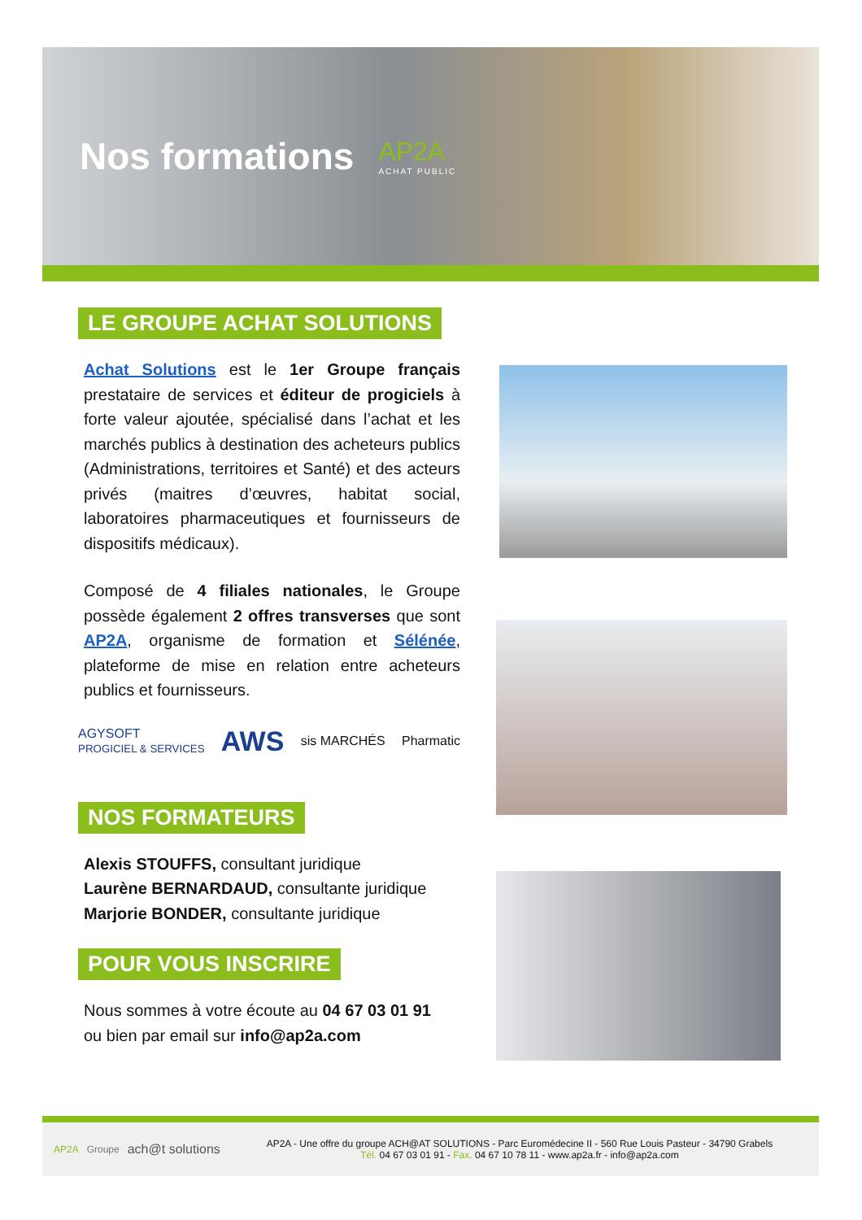Nos formations
AP2A
ACHAT PUBLIC
LE GROUPE ACHAT SOLUTIONS
Achat Solutions est le 1er Groupe français prestataire de services et éditeur de progiciels à forte valeur ajoutée, spécialisé dans l’achat et les marchés publics à destination des acheteurs publics (Administrations, territoires et Santé) et des acteurs privés (maitres d’œuvres, habitat social, laboratoires pharmaceutiques et fournisseurs de dispositifs médicaux).
Composé de 4 filiales nationales, le Groupe possède également 2 offres transverses que sont AP2A, organisme de formation et Sélénée, plateforme de mise en relation entre acheteurs publics et fournisseurs.
AGYSOFT
PROGICIEL & SERVICES AWS sis MARCHÉS Pharmatic
NOS FORMATEURS
Alexis STOUFFS, consultant juridique
Laurène BERNARDAUD, consultante juridique
Marjorie BONDER, consultante juridique
POUR VOUS INSCRIRE
Nous sommes à votre écoute au 04 67 03 01 91
ou bien par email sur info@ap2a.com
AP2A Groupe ach@t solutions
AP2A - Une offre du groupe ACH@AT SOLUTIONS - Parc Euromédecine II - 560 Rue Louis Pasteur - 34790 Grabels
Tél. 04 67 03 01 91 - Fax. 04 67 10 78 11 - www.ap2a.fr - info@ap2a.com